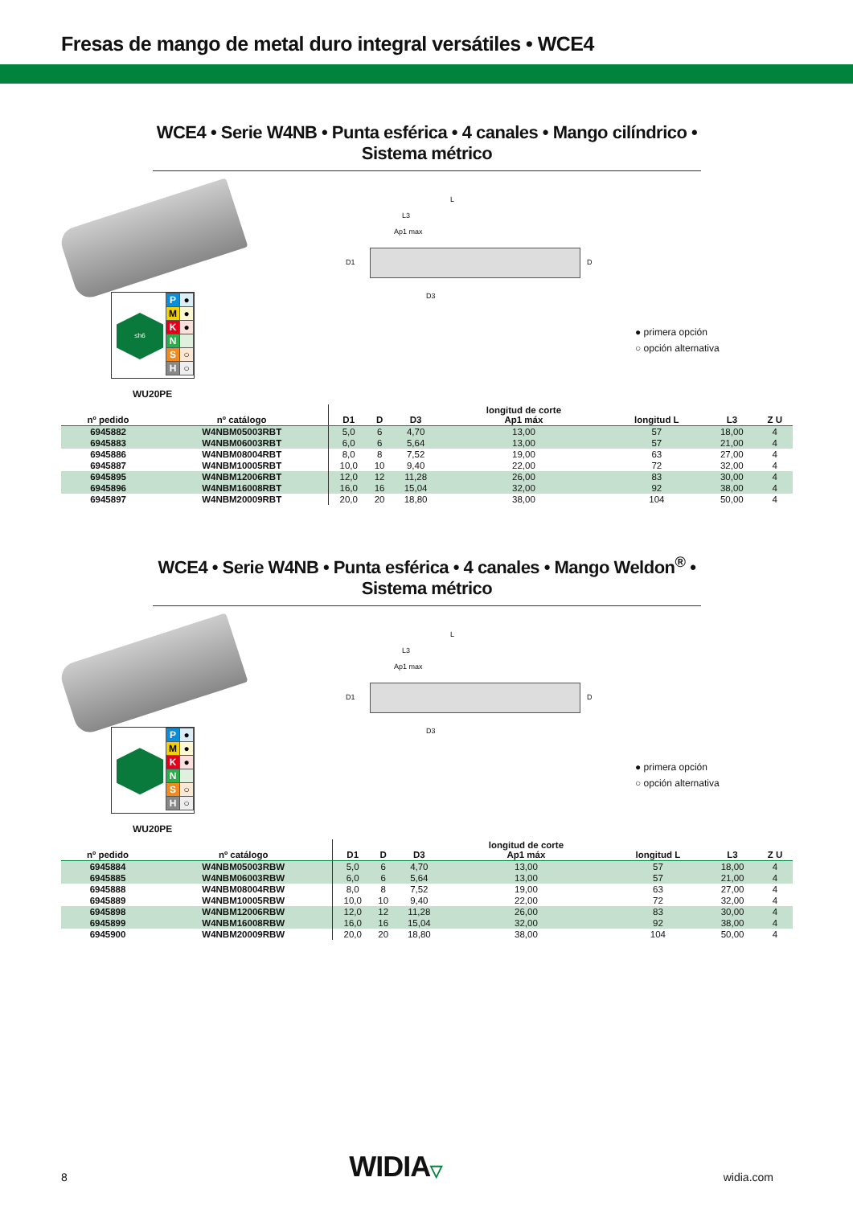Fresas de mango de metal duro integral versátiles • WCE4
WCE4 • Serie W4NB • Punta esférica • 4 canales • Mango cilíndrico • Sistema métrico
L
L3
Ap1 max
D1 D
D3
≤h6
| P | ● |
| M | ● |
| K | ● |
| N | |
| S | ○ |
| H | ○ |
● primera opción
○ opción alternativa
WU20PE
| nº pedido | nº catálogo | D1 | D | D3 | longitud de corte Ap1 máx | longitud L | L3 | Z U |
| --- | --- | --- | --- | --- | --- | --- | --- | --- |
| 6945882 | W4NBM05003RBT | 5,0 | 6 | 4,70 | 13,00 | 57 | 18,00 | 4 |
| 6945883 | W4NBM06003RBT | 6,0 | 6 | 5,64 | 13,00 | 57 | 21,00 | 4 |
| 6945886 | W4NBM08004RBT | 8,0 | 8 | 7,52 | 19,00 | 63 | 27,00 | 4 |
| 6945887 | W4NBM10005RBT | 10,0 | 10 | 9,40 | 22,00 | 72 | 32,00 | 4 |
| 6945895 | W4NBM12006RBT | 12,0 | 12 | 11,28 | 26,00 | 83 | 30,00 | 4 |
| 6945896 | W4NBM16008RBT | 16,0 | 16 | 15,04 | 32,00 | 92 | 38,00 | 4 |
| 6945897 | W4NBM20009RBT | 20,0 | 20 | 18,80 | 38,00 | 104 | 50,00 | 4 |
WCE4 • Serie W4NB • Punta esférica • 4 canales • Mango Weldon<sup>®</sup> • Sistema métrico
L
L3
Ap1 max
D1 D
D3
| P | ● |
| M | ● |
| K | ● |
| N | |
| S | ○ |
| H | ○ |
● primera opción
○ opción alternativa
WU20PE
| nº pedido | nº catálogo | D1 | D | D3 | longitud de corte Ap1 máx | longitud L | L3 | Z U |
| --- | --- | --- | --- | --- | --- | --- | --- | --- |
| 6945884 | W4NBM05003RBW | 5,0 | 6 | 4,70 | 13,00 | 57 | 18,00 | 4 |
| 6945885 | W4NBM06003RBW | 6,0 | 6 | 5,64 | 13,00 | 57 | 21,00 | 4 |
| 6945888 | W4NBM08004RBW | 8,0 | 8 | 7,52 | 19,00 | 63 | 27,00 | 4 |
| 6945889 | W4NBM10005RBW | 10,0 | 10 | 9,40 | 22,00 | 72 | 32,00 | 4 |
| 6945898 | W4NBM12006RBW | 12,0 | 12 | 11,28 | 26,00 | 83 | 30,00 | 4 |
| 6945899 | W4NBM16008RBW | 16,0 | 16 | 15,04 | 32,00 | 92 | 38,00 | 4 |
| 6945900 | W4NBM20009RBW | 20,0 | 20 | 18,80 | 38,00 | 104 | 50,00 | 4 |
8 WIDIA▽ widia.com